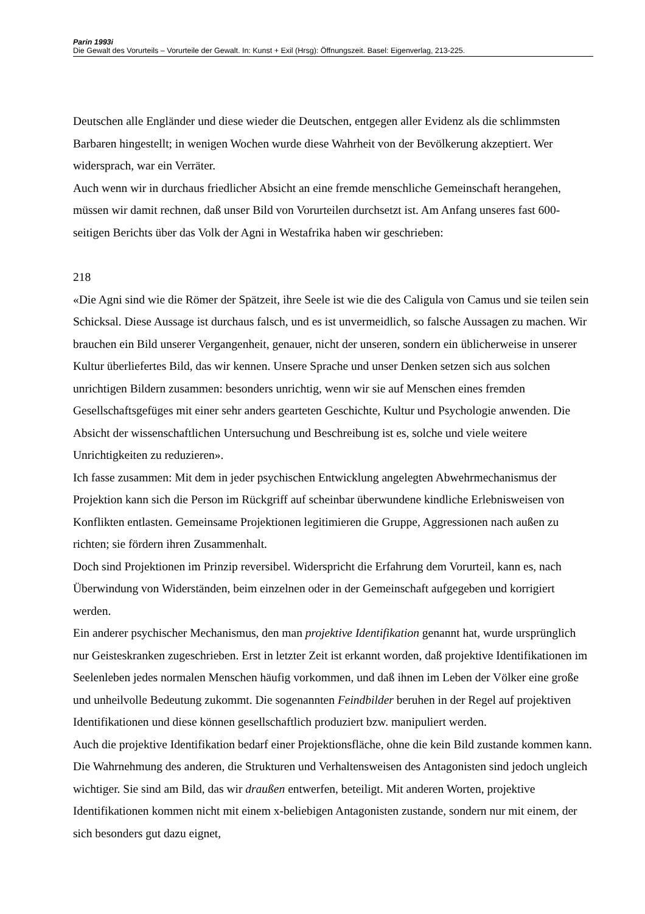Parin 1993i
Die Gewalt des Vorurteils – Vorurteile der Gewalt. In: Kunst + Exil (Hrsg): Öffnungszeit. Basel: Eigenverlag, 213-225.
Deutschen alle Engländer und diese wieder die Deutschen, entgegen aller Evidenz als die schlimmsten Barbaren hingestellt; in wenigen Wochen wurde diese Wahrheit von der Bevölkerung akzeptiert. Wer widersprach, war ein Verräter.
Auch wenn wir in durchaus friedlicher Absicht an eine fremde menschliche Gemeinschaft herangehen, müssen wir damit rechnen, daß unser Bild von Vorurteilen durchsetzt ist. Am Anfang unseres fast 600-seitigen Berichts über das Volk der Agni in Westafrika haben wir geschrieben:
218
«Die Agni sind wie die Römer der Spätzeit, ihre Seele ist wie die des Caligula von Camus und sie teilen sein Schicksal. Diese Aussage ist durchaus falsch, und es ist unvermeidlich, so falsche Aussagen zu machen. Wir brauchen ein Bild unserer Vergangenheit, genauer, nicht der unseren, sondern ein üblicherweise in unserer Kultur überliefertes Bild, das wir kennen. Unsere Sprache und unser Denken setzen sich aus solchen unrichtigen Bildern zusammen: besonders unrichtig, wenn wir sie auf Menschen eines fremden Gesellschaftsgefüges mit einer sehr anders gearteten Geschichte, Kultur und Psychologie anwenden. Die Absicht der wissenschaftlichen Untersuchung und Beschreibung ist es, solche und viele weitere Unrichtigkeiten zu reduzieren».
Ich fasse zusammen: Mit dem in jeder psychischen Entwicklung angelegten Abwehrmechanismus der Projektion kann sich die Person im Rückgriff auf scheinbar überwundene kindliche Erlebnisweisen von Konflikten entlasten. Gemeinsame Projektionen legitimieren die Gruppe, Aggressionen nach außen zu richten; sie fördern ihren Zusammenhalt.
Doch sind Projektionen im Prinzip reversibel. Widerspricht die Erfahrung dem Vorurteil, kann es, nach Überwindung von Widerständen, beim einzelnen oder in der Gemeinschaft aufgegeben und korrigiert werden.
Ein anderer psychischer Mechanismus, den man projektive Identifikation genannt hat, wurde ursprünglich nur Geisteskranken zugeschrieben. Erst in letzter Zeit ist erkannt worden, daß projektive Identifikationen im Seelenleben jedes normalen Menschen häufig vorkommen, und daß ihnen im Leben der Völker eine große und unheilvolle Bedeutung zukommt. Die sogenannten Feindbilder beruhen in der Regel auf projektiven Identifikationen und diese können gesellschaftlich produziert bzw. manipuliert werden.
Auch die projektive Identifikation bedarf einer Projektionsfläche, ohne die kein Bild zustande kommen kann. Die Wahrnehmung des anderen, die Strukturen und Verhaltensweisen des Antagonisten sind jedoch ungleich wichtiger. Sie sind am Bild, das wir draußen entwerfen, beteiligt. Mit anderen Worten, projektive Identifikationen kommen nicht mit einem x-beliebigen Antagonisten zustande, sondern nur mit einem, der sich besonders gut dazu eignet,